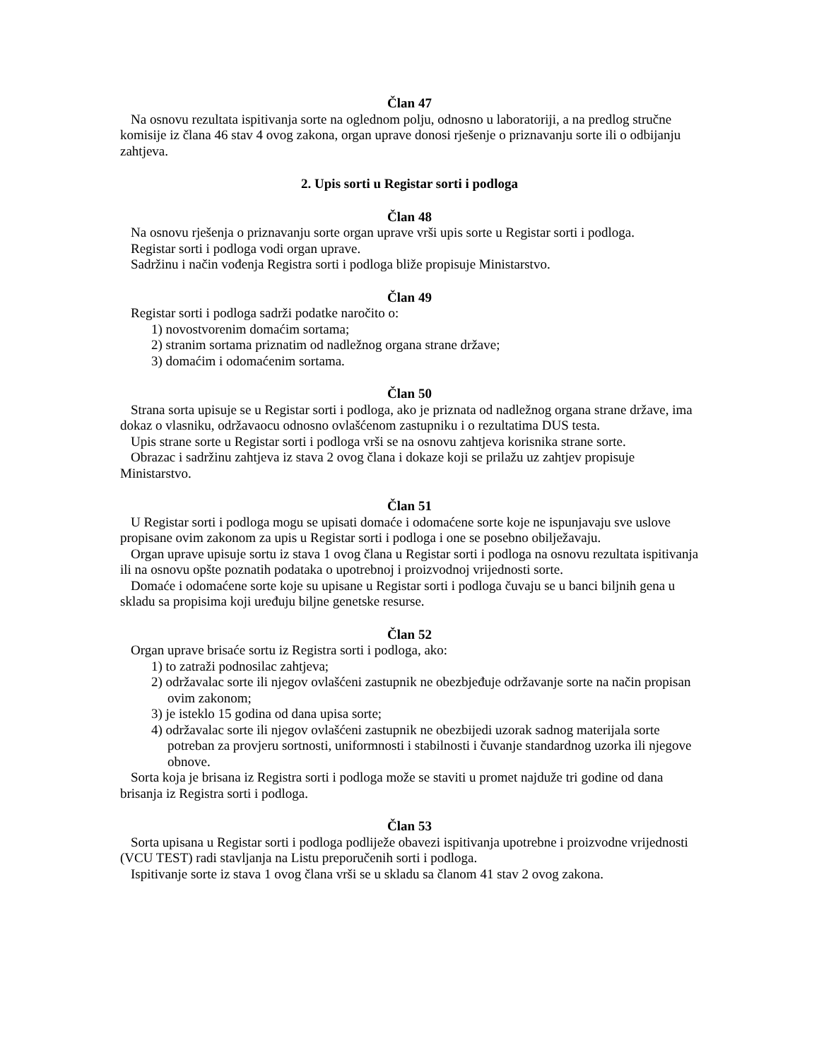Član 47
Na osnovu rezultata ispitivanja sorte na oglednom polju, odnosno u laboratoriji, a na predlog stručne komisije iz člana 46 stav 4 ovog zakona, organ uprave donosi rješenje o priznavanju sorte ili o odbijanju zahtjeva.
2. Upis sorti u Registar sorti i podloga
Član 48
Na osnovu rješenja o priznavanju sorte organ uprave vrši upis sorte u Registar sorti i podloga.
Registar sorti i podloga vodi organ uprave.
Sadržinu i način vođenja Registra sorti i podloga bliže propisuje Ministarstvo.
Član 49
Registar sorti i podloga sadrži podatke naročito o:
1) novostvorenim domaćim sortama;
2) stranim sortama priznatim od nadležnog organa strane države;
3) domaćim i odomaćenim sortama.
Član 50
Strana sorta upisuje se u Registar sorti i podloga, ako je priznata od nadležnog organa strane države, ima dokaz o vlasniku, održavaocu odnosno ovlašćenom zastupniku i o rezultatima DUS testa.
Upis strane sorte u Registar sorti i podloga vrši se na osnovu zahtjeva korisnika strane sorte.
Obrazac i sadržinu zahtjeva iz stava 2 ovog člana i dokaze koji se prilažu uz zahtjev propisuje Ministarstvo.
Član 51
U Registar sorti i podloga mogu se upisati domaće i odomaćene sorte koje ne ispunjavaju sve uslove propisane ovim zakonom za upis u Registar sorti i podloga i one se posebno obilježavaju.
Organ uprave upisuje sortu iz stava 1 ovog člana u Registar sorti i podloga na osnovu rezultata ispitivanja ili na osnovu opšte poznatih podataka o upotrebnoj i proizvodnoj vrijednosti sorte.
Domaće i odomaćene sorte koje su upisane u Registar sorti i podloga čuvaju se u banci biljnih gena u skladu sa propisima koji uređuju biljne genetske resurse.
Član 52
Organ uprave brisaće sortu iz Registra sorti i podloga, ako:
1) to zatraži podnosilac zahtjeva;
2) održavalac sorte ili njegov ovlašćeni zastupnik ne obezbjeđuje održavanje sorte na način propisan ovim zakonom;
3) je isteklo 15 godina od dana upisa sorte;
4) održavalac sorte ili njegov ovlašćeni zastupnik ne obezbijedi uzorak sadnog materijala sorte potreban za provjeru sortnosti, uniformnosti i stabilnosti i čuvanje standardnog uzorka ili njegove obnove.
Sorta koja je brisana iz Registra sorti i podloga može se staviti u promet najduže tri godine od dana brisanja iz Registra sorti i podloga.
Član 53
Sorta upisana u Registar sorti i podloga podliježe obavezi ispitivanja upotrebne i proizvodne vrijednosti (VCU TEST) radi stavljanja na Listu preporučenih sorti i podloga.
Ispitivanje sorte iz stava 1 ovog člana vrši se u skladu sa članom 41 stav 2 ovog zakona.